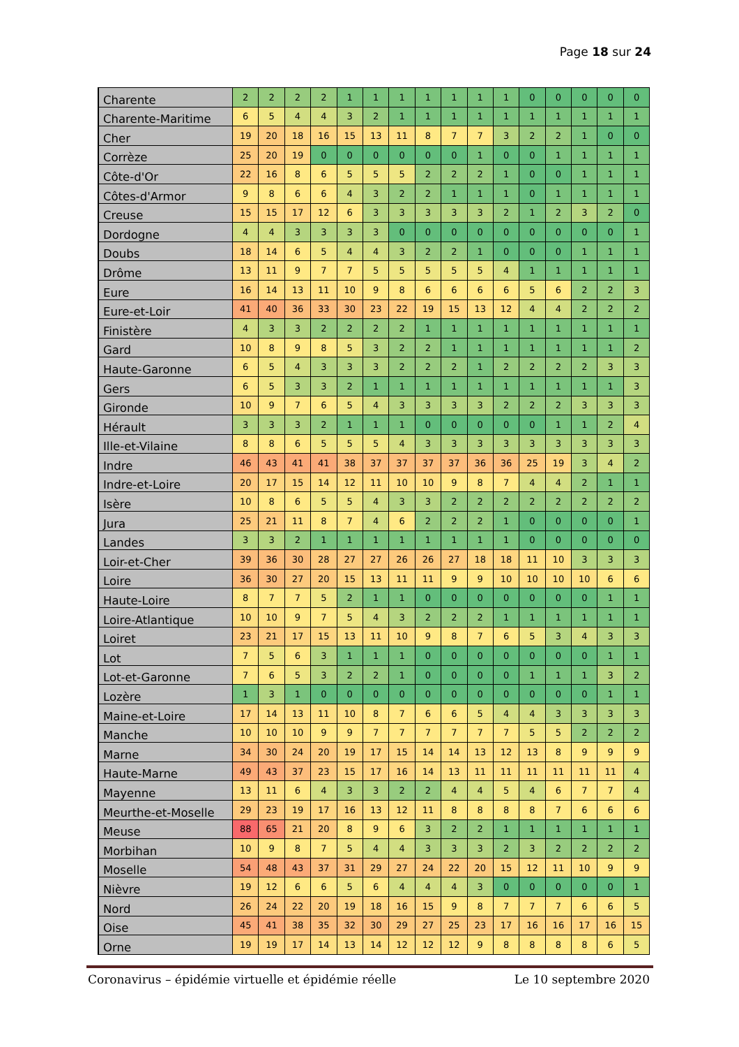Page 18 sur 24
| Charente | 2 | 2 | 2 | 2 | 1 | 1 | 1 | 1 | 1 | 1 | 1 | 0 | 0 | 0 | 0 | 0 |
| Charente-Maritime | 6 | 5 | 4 | 4 | 3 | 2 | 1 | 1 | 1 | 1 | 1 | 1 | 1 | 1 | 1 | 1 |
| Cher | 19 | 20 | 18 | 16 | 15 | 13 | 11 | 8 | 7 | 7 | 3 | 2 | 2 | 1 | 0 | 0 |
| Corrèze | 25 | 20 | 19 | 0 | 0 | 0 | 0 | 0 | 0 | 1 | 0 | 0 | 1 | 1 | 1 | 1 |
| Côte-d'Or | 22 | 16 | 8 | 6 | 5 | 5 | 5 | 2 | 2 | 2 | 1 | 0 | 0 | 1 | 1 | 1 |
| Côtes-d'Armor | 9 | 8 | 6 | 6 | 4 | 3 | 2 | 2 | 1 | 1 | 1 | 0 | 1 | 1 | 1 | 1 |
| Creuse | 15 | 15 | 17 | 12 | 6 | 3 | 3 | 3 | 3 | 3 | 2 | 1 | 2 | 3 | 2 | 0 |
| Dordogne | 4 | 4 | 3 | 3 | 3 | 3 | 0 | 0 | 0 | 0 | 0 | 0 | 0 | 0 | 0 | 1 |
| Doubs | 18 | 14 | 6 | 5 | 4 | 4 | 3 | 2 | 2 | 1 | 0 | 0 | 0 | 1 | 1 | 1 |
| Drôme | 13 | 11 | 9 | 7 | 7 | 5 | 5 | 5 | 5 | 5 | 4 | 1 | 1 | 1 | 1 | 1 |
| Eure | 16 | 14 | 13 | 11 | 10 | 9 | 8 | 6 | 6 | 6 | 6 | 5 | 6 | 2 | 2 | 3 |
| Eure-et-Loir | 41 | 40 | 36 | 33 | 30 | 23 | 22 | 19 | 15 | 13 | 12 | 4 | 4 | 2 | 2 | 2 |
| Finistère | 4 | 3 | 3 | 2 | 2 | 2 | 2 | 1 | 1 | 1 | 1 | 1 | 1 | 1 | 1 | 1 |
| Gard | 10 | 8 | 9 | 8 | 5 | 3 | 2 | 2 | 1 | 1 | 1 | 1 | 1 | 1 | 1 | 2 |
| Haute-Garonne | 6 | 5 | 4 | 3 | 3 | 3 | 2 | 2 | 2 | 1 | 2 | 2 | 2 | 2 | 3 | 3 |
| Gers | 6 | 5 | 3 | 3 | 2 | 1 | 1 | 1 | 1 | 1 | 1 | 1 | 1 | 1 | 1 | 3 |
| Gironde | 10 | 9 | 7 | 6 | 5 | 4 | 3 | 3 | 3 | 3 | 2 | 2 | 2 | 3 | 3 | 3 |
| Hérault | 3 | 3 | 3 | 2 | 1 | 1 | 1 | 0 | 0 | 0 | 0 | 0 | 1 | 1 | 2 | 4 |
| Ille-et-Vilaine | 8 | 8 | 6 | 5 | 5 | 5 | 4 | 3 | 3 | 3 | 3 | 3 | 3 | 3 | 3 | 3 |
| Indre | 46 | 43 | 41 | 41 | 38 | 37 | 37 | 37 | 37 | 36 | 36 | 25 | 19 | 3 | 4 | 2 |
| Indre-et-Loire | 20 | 17 | 15 | 14 | 12 | 11 | 10 | 10 | 9 | 8 | 7 | 4 | 4 | 2 | 1 | 1 |
| Isère | 10 | 8 | 6 | 5 | 5 | 4 | 3 | 3 | 2 | 2 | 2 | 2 | 2 | 2 | 2 | 2 |
| Jura | 25 | 21 | 11 | 8 | 7 | 4 | 6 | 2 | 2 | 2 | 1 | 0 | 0 | 0 | 0 | 1 |
| Landes | 3 | 3 | 2 | 1 | 1 | 1 | 1 | 1 | 1 | 1 | 1 | 0 | 0 | 0 | 0 | 0 |
| Loir-et-Cher | 39 | 36 | 30 | 28 | 27 | 27 | 26 | 26 | 27 | 18 | 18 | 11 | 10 | 3 | 3 | 3 |
| Loire | 36 | 30 | 27 | 20 | 15 | 13 | 11 | 11 | 9 | 9 | 10 | 10 | 10 | 10 | 6 | 6 |
| Haute-Loire | 8 | 7 | 7 | 5 | 2 | 1 | 1 | 0 | 0 | 0 | 0 | 0 | 0 | 0 | 1 | 1 |
| Loire-Atlantique | 10 | 10 | 9 | 7 | 5 | 4 | 3 | 2 | 2 | 2 | 1 | 1 | 1 | 1 | 1 | 1 |
| Loiret | 23 | 21 | 17 | 15 | 13 | 11 | 10 | 9 | 8 | 7 | 6 | 5 | 3 | 4 | 3 | 3 |
| Lot | 7 | 5 | 6 | 3 | 1 | 1 | 1 | 0 | 0 | 0 | 0 | 0 | 0 | 0 | 1 | 1 |
| Lot-et-Garonne | 7 | 6 | 5 | 3 | 2 | 2 | 1 | 0 | 0 | 0 | 0 | 1 | 1 | 1 | 3 | 2 |
| Lozère | 1 | 3 | 1 | 0 | 0 | 0 | 0 | 0 | 0 | 0 | 0 | 0 | 0 | 0 | 1 | 1 |
| Maine-et-Loire | 17 | 14 | 13 | 11 | 10 | 8 | 7 | 6 | 6 | 5 | 4 | 4 | 3 | 3 | 3 | 3 |
| Manche | 10 | 10 | 10 | 9 | 9 | 7 | 7 | 7 | 7 | 7 | 7 | 5 | 5 | 2 | 2 | 2 |
| Marne | 34 | 30 | 24 | 20 | 19 | 17 | 15 | 14 | 14 | 13 | 12 | 13 | 8 | 9 | 9 | 9 |
| Haute-Marne | 49 | 43 | 37 | 23 | 15 | 17 | 16 | 14 | 13 | 11 | 11 | 11 | 11 | 11 | 11 | 4 |
| Mayenne | 13 | 11 | 6 | 4 | 3 | 3 | 2 | 2 | 4 | 4 | 5 | 4 | 6 | 7 | 7 | 4 |
| Meurthe-et-Moselle | 29 | 23 | 19 | 17 | 16 | 13 | 12 | 11 | 8 | 8 | 8 | 8 | 7 | 6 | 6 | 6 |
| Meuse | 88 | 65 | 21 | 20 | 8 | 9 | 6 | 3 | 2 | 2 | 1 | 1 | 1 | 1 | 1 | 1 |
| Morbihan | 10 | 9 | 8 | 7 | 5 | 4 | 4 | 3 | 3 | 3 | 2 | 3 | 2 | 2 | 2 | 2 |
| Moselle | 54 | 48 | 43 | 37 | 31 | 29 | 27 | 24 | 22 | 20 | 15 | 12 | 11 | 10 | 9 | 9 |
| Nièvre | 19 | 12 | 6 | 6 | 5 | 6 | 4 | 4 | 4 | 3 | 0 | 0 | 0 | 0 | 0 | 1 |
| Nord | 26 | 24 | 22 | 20 | 19 | 18 | 16 | 15 | 9 | 8 | 7 | 7 | 7 | 6 | 6 | 5 |
| Oise | 45 | 41 | 38 | 35 | 32 | 30 | 29 | 27 | 25 | 23 | 17 | 16 | 16 | 17 | 16 | 15 |
| Orne | 19 | 19 | 17 | 14 | 13 | 14 | 12 | 12 | 12 | 9 | 8 | 8 | 8 | 8 | 6 | 5 |
Coronavirus – épidémie virtuelle et épidémie réelle Le 10 septembre 2020